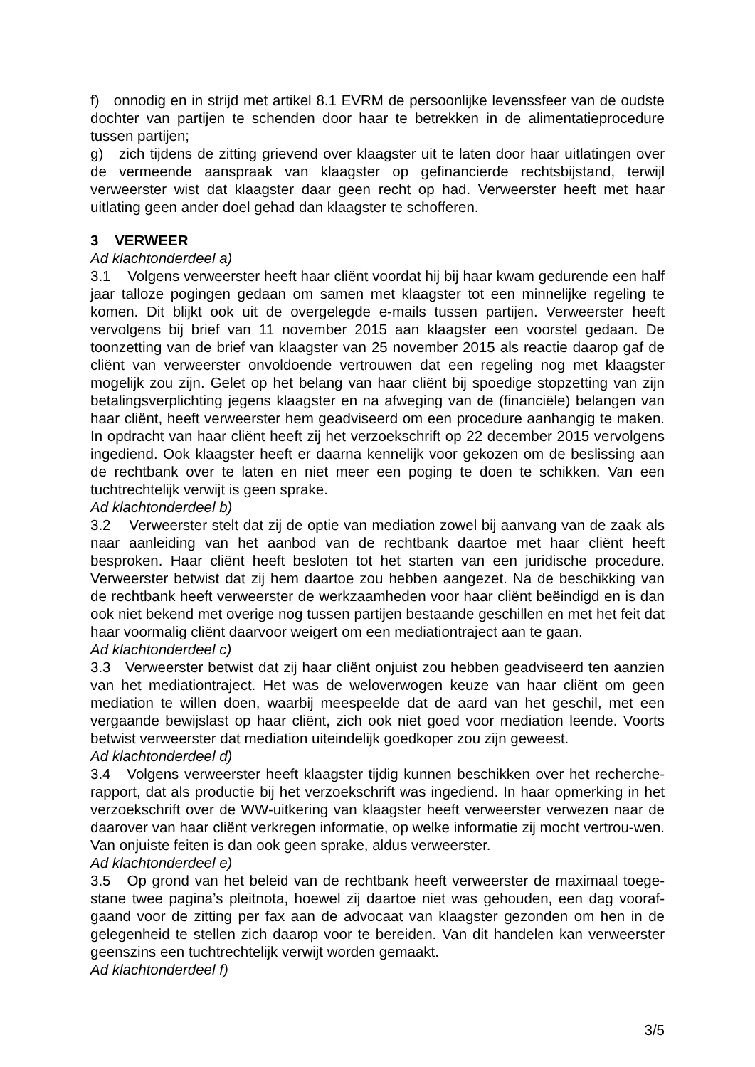f) onnodig en in strijd met artikel 8.1 EVRM de persoonlijke levenssfeer van de oudste dochter van partijen te schenden door haar te betrekken in de alimentatieprocedure tussen partijen;
g) zich tijdens de zitting grievend over klaagster uit te laten door haar uitlatingen over de vermeende aanspraak van klaagster op gefinancierde rechtsbijstand, terwijl verweerster wist dat klaagster daar geen recht op had. Verweerster heeft met haar uitlating geen ander doel gehad dan klaagster te schofferen.
3 VERWEER
Ad klachtonderdeel a)
3.1 Volgens verweerster heeft haar cliënt voordat hij bij haar kwam gedurende een half jaar talloze pogingen gedaan om samen met klaagster tot een minnelijke regeling te komen. Dit blijkt ook uit de overgelegde e-mails tussen partijen. Verweerster heeft vervolgens bij brief van 11 november 2015 aan klaagster een voorstel gedaan. De toonzetting van de brief van klaagster van 25 november 2015 als reactie daarop gaf de cliënt van verweerster onvoldoende vertrouwen dat een regeling nog met klaagster mogelijk zou zijn. Gelet op het belang van haar cliënt bij spoedige stopzetting van zijn betalingsverplichting jegens klaagster en na afweging van de (financiële) belangen van haar cliënt, heeft verweerster hem geadviseerd om een procedure aanhangig te maken. In opdracht van haar cliënt heeft zij het verzoekschrift op 22 december 2015 vervolgens ingediend. Ook klaagster heeft er daarna kennelijk voor gekozen om de beslissing aan de rechtbank over te laten en niet meer een poging te doen te schikken. Van een tuchtrechtelijk verwijt is geen sprake.
Ad klachtonderdeel b)
3.2 Verweerster stelt dat zij de optie van mediation zowel bij aanvang van de zaak als naar aanleiding van het aanbod van de rechtbank daartoe met haar cliënt heeft besproken. Haar cliënt heeft besloten tot het starten van een juridische procedure. Verweerster betwist dat zij hem daartoe zou hebben aangezet. Na de beschikking van de rechtbank heeft verweerster de werkzaamheden voor haar cliënt beëindigd en is dan ook niet bekend met overige nog tussen partijen bestaande geschillen en met het feit dat haar voormalig cliënt daarvoor weigert om een mediationtraject aan te gaan.
Ad klachtonderdeel c)
3.3 Verweerster betwist dat zij haar cliënt onjuist zou hebben geadviseerd ten aanzien van het mediationtraject. Het was de weloverwogen keuze van haar cliënt om geen mediation te willen doen, waarbij meespeelde dat de aard van het geschil, met een vergaande bewijslast op haar cliënt, zich ook niet goed voor mediation leende. Voorts betwist verweerster dat mediation uiteindelijk goedkoper zou zijn geweest.
Ad klachtonderdeel d)
3.4 Volgens verweerster heeft klaagster tijdig kunnen beschikken over het recherche-rapport, dat als productie bij het verzoekschrift was ingediend. In haar opmerking in het verzoekschrift over de WW-uitkering van klaagster heeft verweerster verwezen naar de daarover van haar cliënt verkregen informatie, op welke informatie zij mocht vertrou-wen. Van onjuiste feiten is dan ook geen sprake, aldus verweerster.
Ad klachtonderdeel e)
3.5 Op grond van het beleid van de rechtbank heeft verweerster de maximaal toege-stane twee pagina’s pleitnota, hoewel zij daartoe niet was gehouden, een dag vooraf-gaand voor de zitting per fax aan de advocaat van klaagster gezonden om hen in de gelegenheid te stellen zich daarop voor te bereiden. Van dit handelen kan verweerster geenszins een tuchtrechtelijk verwijt worden gemaakt.
Ad klachtonderdeel f)
3/5